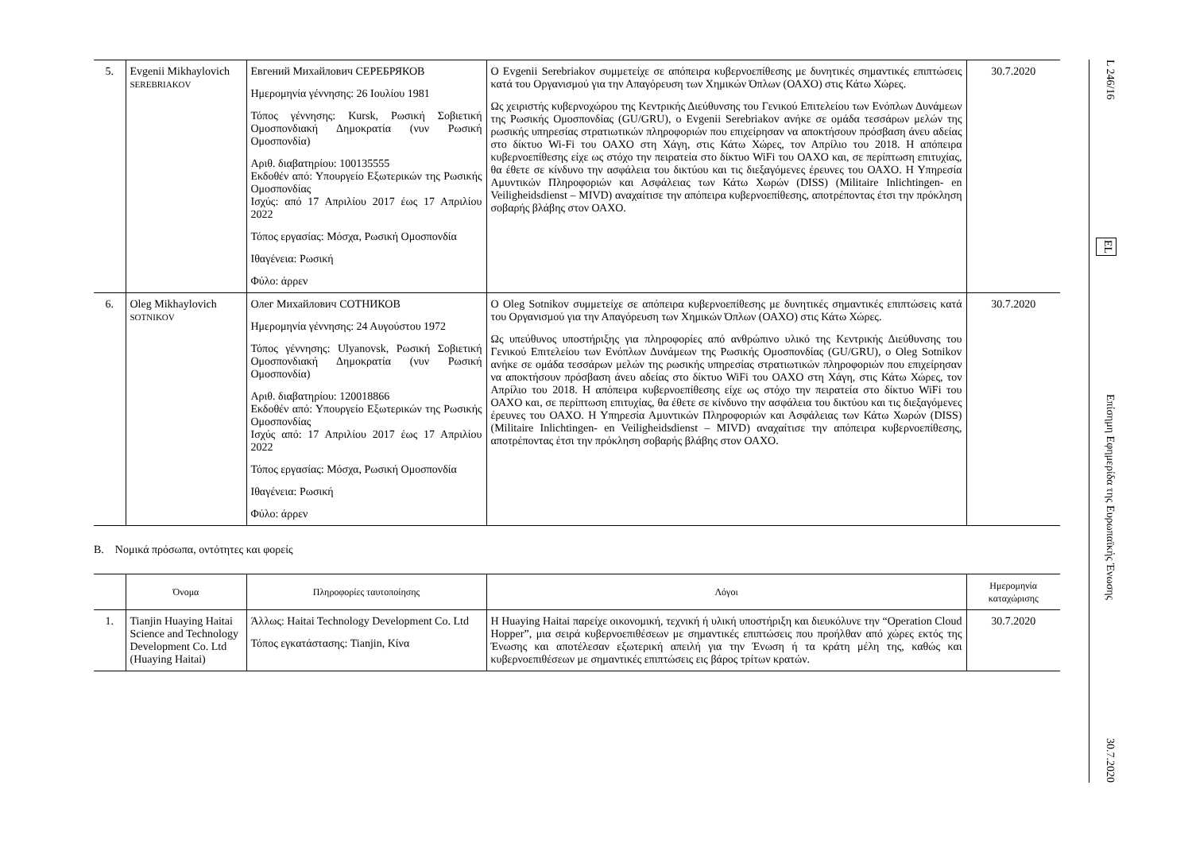| 5. | Evgenii Mikhaylovich SEREBRIAKOV | Евгений Михайлович СЕРЕБРЯКОВ Ημερομηνία γέννησης: 26 Ιουλίου 1981 Τόπος γέννησης: Kursk, Ρωσική Σοβιετική Ομοσπονδιακή Δημοκρατία (νυν Ρωσική Ομοσπονδία) Αριθ. διαβατηρίου: 100135555 Εκδοθέν από: Υπουργείο Εξωτερικών της Ρωσικής Ομοσπονδίας Ισχύς: από 17 Απριλίου 2017 έως 17 Απριλίου 2022 Τόπος εργασίας: Μόσχα, Ρωσική Ομοσπονδία Ιθαγένεια: Ρωσική Φύλο: άρρεν | Ο Evgenii Serebriakov συμμετείχε σε απόπειρα κυβερνοεπίθεσης με δυνητικές σημαντικές επιπτώσεις κατά του Οργανισμού για την Απαγόρευση των Χημικών Όπλων (ΟΑΧΟ) στις Κάτω Χώρες. Ως χειριστής κυβερνοχώρου της Κεντρικής Διεύθυνσης του Γενικού Επιτελείου των Ενόπλων Δυνάμεων της Ρωσικής Ομοσπονδίας (GU/GRU), ο Evgenii Serebriakov ανήκε σε ομάδα τεσσάρων μελών της ρωσικής υπηρεσίας στρατιωτικών πληροφοριών που επιχείρησαν να αποκτήσουν πρόσβαση άνευ αδείας στο δίκτυο Wi-Fi του ΟΑΧΟ στη Χάγη, στις Κάτω Χώρες, τον Απρίλιο του 2018. Η απόπειρα κυβερνοεπίθεσης είχε ως στόχο την πειρατεία στο δίκτυο WiFi του ΟΑΧΟ και, σε περίπτωση επιτυχίας, θα έθετε σε κίνδυνο την ασφάλεια του δικτύου και τις διεξαγόμενες έρευνες του ΟΑΧΟ. Η Υπηρεσία Αμυντικών Πληροφοριών και Ασφάλειας των Κάτω Χωρών (DISS) (Militaire Inlichtingen- en Veiligheidsdienst – MIVD) αναχαίτισε την απόπειρα κυβερνοεπίθεσης, αποτρέποντας έτσι την πρόκληση σοβαρής βλάβης στον ΟΑΧΟ. | 30.7.2020 |
| 6. | Oleg Mikhaylovich SOTNIKOV | Олег Михайлович СОТНИКОВ Ημερομηνία γέννησης: 24 Αυγούστου 1972 Τόπος γέννησης: Ulyanovsk, Ρωσική Σοβιετική Ομοσπονδιακή Δημοκρατία (νυν Ρωσική Ομοσπονδία) Αριθ. διαβατηρίου: 120018866 Εκδοθέν από: Υπουργείο Εξωτερικών της Ρωσικής Ομοσπονδίας Ισχύς από: 17 Απριλίου 2017 έως 17 Απριλίου 2022 Τόπος εργασίας: Μόσχα, Ρωσική Ομοσπονδία Ιθαγένεια: Ρωσική Φύλο: άρρεν | Ο Oleg Sotnikov συμμετείχε σε απόπειρα κυβερνοεπίθεσης με δυνητικές σημαντικές επιπτώσεις κατά του Οργανισμού για την Απαγόρευση των Χημικών Όπλων (ΟΑΧΟ) στις Κάτω Χώρες. Ως υπεύθυνος υποστήριξης για πληροφορίες από ανθρώπινο υλικό της Κεντρικής Διεύθυνσης του Γενικού Επιτελείου των Ενόπλων Δυνάμεων της Ρωσικής Ομοσπονδίας (GU/GRU), ο Oleg Sotnikov ανήκε σε ομάδα τεσσάρων μελών της ρωσικής υπηρεσίας στρατιωτικών πληροφοριών που επιχείρησαν να αποκτήσουν πρόσβαση άνευ αδείας στο δίκτυο WiFi του ΟΑΧΟ στη Χάγη, στις Κάτω Χώρες, τον Απρίλιο του 2018. Η απόπειρα κυβερνοεπίθεσης είχε ως στόχο την πειρατεία στο δίκτυο WiFi του ΟΑΧΟ και, σε περίπτωση επιτυχίας, θα έθετε σε κίνδυνο την ασφάλεια του δικτύου και τις διεξαγόμενες έρευνες του ΟΑΧΟ. Η Υπηρεσία Αμυντικών Πληροφοριών και Ασφάλειας των Κάτω Χωρών (DISS) (Militaire Inlichtingen- en Veiligheidsdienst – MIVD) αναχαίτισε την απόπειρα κυβερνοεπίθεσης, αποτρέποντας έτσι την πρόκληση σοβαρής βλάβης στον ΟΑΧΟ. | 30.7.2020 |
Β. Νομικά πρόσωπα, οντότητες και φορείς
| | Όνομα | Πληροφορίες ταυτοποίησης | Λόγοι | Ημερομηνία καταχώρισης |
| --- | --- | --- | --- | --- |
| 1. | Tianjin Huaying Haitai Science and Technology Development Co. Ltd (Huaying Haitai) | Άλλως: Haitai Technology Development Co. Ltd Τόπος εγκατάστασης: Tianjin, Κίνα | Η Huaying Haitai παρείχε οικονομική, τεχνική ή υλική υποστήριξη και διευκόλυνε την “Operation Cloud Hopper”, μια σειρά κυβερνοεπιθέσεων με σημαντικές επιπτώσεις που προήλθαν από χώρες εκτός της Ένωσης και αποτέλεσαν εξωτερική απειλή για την Ένωση ή τα κράτη μέλη της, καθώς και κυβερνοεπιθέσεων με σημαντικές επιπτώσεις εις βάρος τρίτων κρατών. | 30.7.2020 |
L 246/16 EL Επίσημη Εφημερίδα της Ευρωπαϊκής Ένωσης 30.7.2020